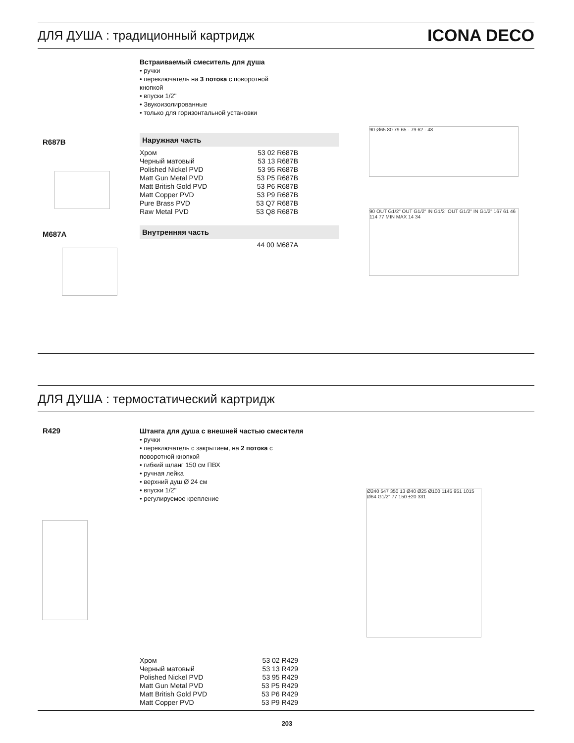ДЛЯ ДУША : традиционный картридж
ICONA DECO
Встраиваемый смеситель для душа
• ручки
• переключатель на 3 потока с поворотной
кнопкой
• впуски 1/2''
• Звукоизолированные
• только для горизонтальной установки
R687B
Наружная часть
| Хром | 53 02 R687B |
| Черный матовый | 53 13 R687B |
| Polished Nickel PVD | 53 95 R687B |
| Matt Gun Metal PVD | 53 P5 R687B |
| Matt British Gold PVD | 53 P6 R687B |
| Matt Copper PVD | 53 P9 R687B |
| Pure Brass PVD | 53 Q7 R687B |
| Raw Metal PVD | 53 Q8 R687B |
M687A
Внутренняя часть
| | 44 00 M687A |
90 Ø65 80 79 65 - 79 62 - 48
90 OUT G1/2" OUT G1/2" IN G1/2" OUT G1/2" IN G1/2" 167 61 46 114 77 MIN MAX 14 34
ДЛЯ ДУША : термостатический картридж
R429
Штанга для душа с внешней частью смесителя
• ручки
• переключатель с закрытием, на 2 потока с
поворотной кнопкой
• гибкий шланг 150 см ПВХ
• ручная лейка
• верхний душ Ø 24 см
• впуски 1/2''
• регулируемое крепление
Ø240 547 350 13 Ø40 Ø25 Ø100 1145 951 1015 Ø64 G1/2" 77 150 ±20 331
| Хром | 53 02 R429 |
| Черный матовый | 53 13 R429 |
| Polished Nickel PVD | 53 95 R429 |
| Matt Gun Metal PVD | 53 P5 R429 |
| Matt British Gold PVD | 53 P6 R429 |
| Matt Copper PVD | 53 P9 R429 |
203